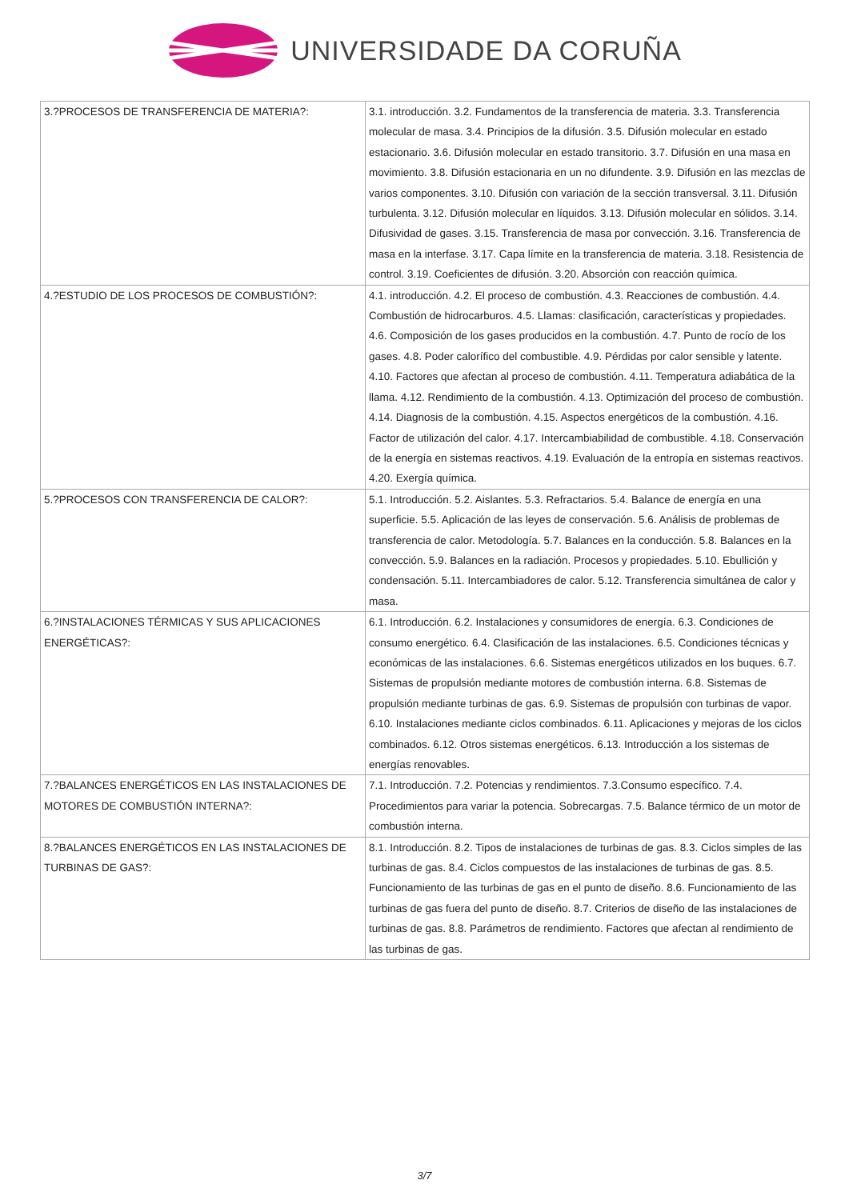UNIVERSIDADE DA CORUÑA
| 3.?PROCESOS DE TRANSFERENCIA DE MATERIA?: | 3.1. introducción. 3.2. Fundamentos de la transferencia de materia. 3.3. Transferencia molecular de masa. 3.4. Principios de la difusión. 3.5. Difusión molecular en estado estacionario. 3.6. Difusión molecular en estado transitorio. 3.7. Difusión en una masa en movimiento. 3.8. Difusión estacionaria en un no difundente. 3.9. Difusión en las mezclas de varios componentes. 3.10. Difusión con variación de la sección transversal. 3.11. Difusión turbulenta. 3.12. Difusión molecular en líquidos. 3.13. Difusión molecular en sólidos. 3.14. Difusividad de gases. 3.15. Transferencia de masa por convección. 3.16. Transferencia de masa en la interfase. 3.17. Capa límite en la transferencia de materia. 3.18. Resistencia de control. 3.19. Coeficientes de difusión. 3.20. Absorción con reacción química. |
| 4.?ESTUDIO DE LOS PROCESOS DE COMBUSTIÓN?: | 4.1. introducción. 4.2. El proceso de combustión. 4.3. Reacciones de combustión. 4.4. Combustión de hidrocarburos. 4.5. Llamas: clasificación, características y propiedades. 4.6. Composición de los gases producidos en la combustión. 4.7. Punto de rocío de los gases. 4.8. Poder calorífico del combustible. 4.9. Pérdidas por calor sensible y latente. 4.10. Factores que afectan al proceso de combustión. 4.11. Temperatura adiabática de la llama. 4.12. Rendimiento de la combustión. 4.13. Optimización del proceso de combustión. 4.14. Diagnosis de la combustión. 4.15. Aspectos energéticos de la combustión. 4.16. Factor de utilización del calor. 4.17. Intercambiabilidad de combustible. 4.18. Conservación de la energía en sistemas reactivos. 4.19. Evaluación de la entropía en sistemas reactivos. 4.20. Exergía química. |
| 5.?PROCESOS CON TRANSFERENCIA DE CALOR?: | 5.1. Introducción. 5.2. Aislantes. 5.3. Refractarios. 5.4. Balance de energía en una superficie. 5.5. Aplicación de las leyes de conservación. 5.6. Análisis de problemas de transferencia de calor. Metodología. 5.7. Balances en la conducción. 5.8. Balances en la convección. 5.9. Balances en la radiación. Procesos y propiedades. 5.10. Ebullición y condensación. 5.11. Intercambiadores de calor. 5.12. Transferencia simultánea de calor y masa. |
| 6.?INSTALACIONES TÉRMICAS Y SUS APLICACIONES ENERGÉTICAS?: | 6.1. Introducción. 6.2. Instalaciones y consumidores de energía. 6.3. Condiciones de consumo energético. 6.4. Clasificación de las instalaciones. 6.5. Condiciones técnicas y económicas de las instalaciones. 6.6. Sistemas energéticos utilizados en los buques. 6.7. Sistemas de propulsión mediante motores de combustión interna. 6.8. Sistemas de propulsión mediante turbinas de gas. 6.9. Sistemas de propulsión con turbinas de vapor. 6.10. Instalaciones mediante ciclos combinados. 6.11. Aplicaciones y mejoras de los ciclos combinados. 6.12. Otros sistemas energéticos. 6.13. Introducción a los sistemas de energías renovables. |
| 7.?BALANCES ENERGÉTICOS EN LAS INSTALACIONES DE MOTORES DE COMBUSTIÓN INTERNA?: | 7.1. Introducción. 7.2. Potencias y rendimientos. 7.3.Consumo específico. 7.4. Procedimientos para variar la potencia. Sobrecargas. 7.5. Balance térmico de un motor de combustión interna. |
| 8.?BALANCES ENERGÉTICOS EN LAS INSTALACIONES DE TURBINAS DE GAS?: | 8.1. Introducción. 8.2. Tipos de instalaciones de turbinas de gas. 8.3. Ciclos simples de las turbinas de gas. 8.4. Ciclos compuestos de las instalaciones de turbinas de gas. 8.5. Funcionamiento de las turbinas de gas en el punto de diseño. 8.6. Funcionamiento de las turbinas de gas fuera del punto de diseño. 8.7. Criterios de diseño de las instalaciones de turbinas de gas. 8.8. Parámetros de rendimiento. Factores que afectan al rendimiento de las turbinas de gas. |
3/7